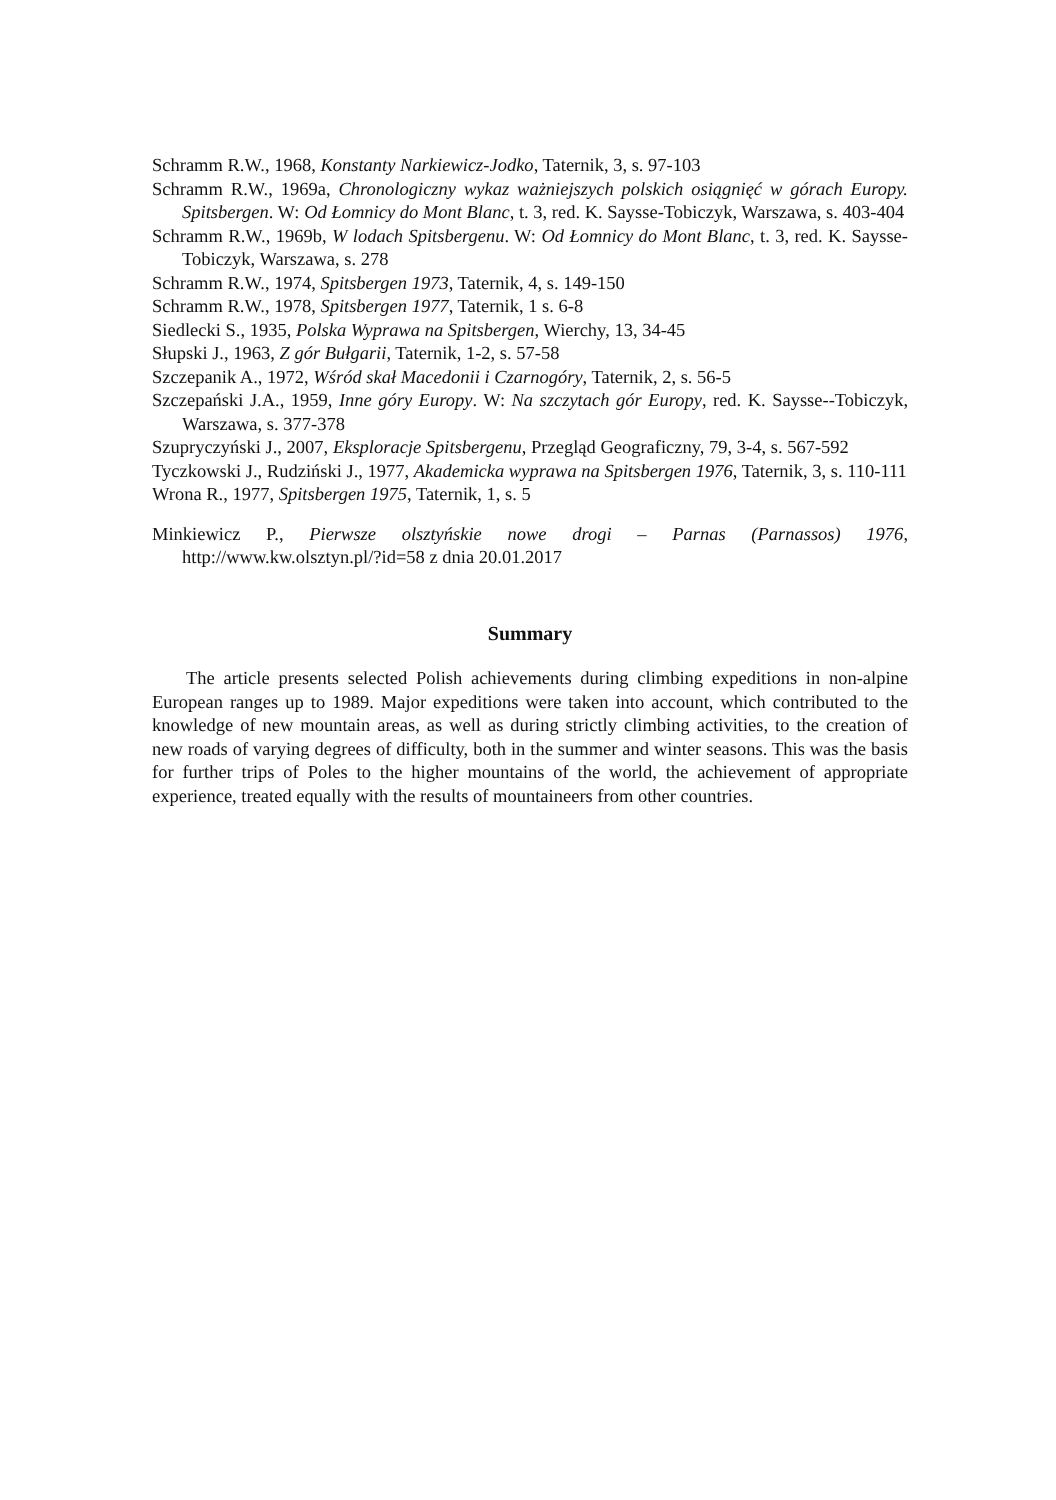Schramm R.W., 1968, Konstanty Narkiewicz-Jodko, Taternik, 3, s. 97-103
Schramm R.W., 1969a, Chronologiczny wykaz ważniejszych polskich osiągnięć w górach Europy. Spitsbergen. W: Od Łomnicy do Mont Blanc, t. 3, red. K. Saysse-Tobiczyk, Warszawa, s. 403-404
Schramm R.W., 1969b, W lodach Spitsbergenu. W: Od Łomnicy do Mont Blanc, t. 3, red. K. Saysse-Tobiczyk, Warszawa, s. 278
Schramm R.W., 1974, Spitsbergen 1973, Taternik, 4, s. 149-150
Schramm R.W., 1978, Spitsbergen 1977, Taternik, 1 s. 6-8
Siedlecki S., 1935, Polska Wyprawa na Spitsbergen, Wierchy, 13, 34-45
Słupski J., 1963, Z gór Bułgarii, Taternik, 1-2, s. 57-58
Szczepanik A., 1972, Wśród skał Macedonii i Czarnogóry, Taternik, 2, s. 56-5
Szczepański J.A., 1959, Inne góry Europy. W: Na szczytach gór Europy, red. K. Saysse--Tobiczyk, Warszawa, s. 377-378
Szupryczyński J., 2007, Eksploracje Spitsbergenu, Przegląd Geograficzny, 79, 3-4, s. 567-592
Tyczkowski J., Rudziński J., 1977, Akademicka wyprawa na Spitsbergen 1976, Taternik, 3, s. 110-111
Wrona R., 1977, Spitsbergen 1975, Taternik, 1, s. 5
Minkiewicz P., Pierwsze olsztyńskie nowe drogi – Parnas (Parnassos) 1976, http://www.kw.olsztyn.pl/?id=58 z dnia 20.01.2017
Summary
The article presents selected Polish achievements during climbing expeditions in non-alpine European ranges up to 1989. Major expeditions were taken into account, which contributed to the knowledge of new mountain areas, as well as during strictly climbing activities, to the creation of new roads of varying degrees of difficulty, both in the summer and winter seasons. This was the basis for further trips of Poles to the higher mountains of the world, the achievement of appropriate experience, treated equally with the results of mountaineers from other countries.